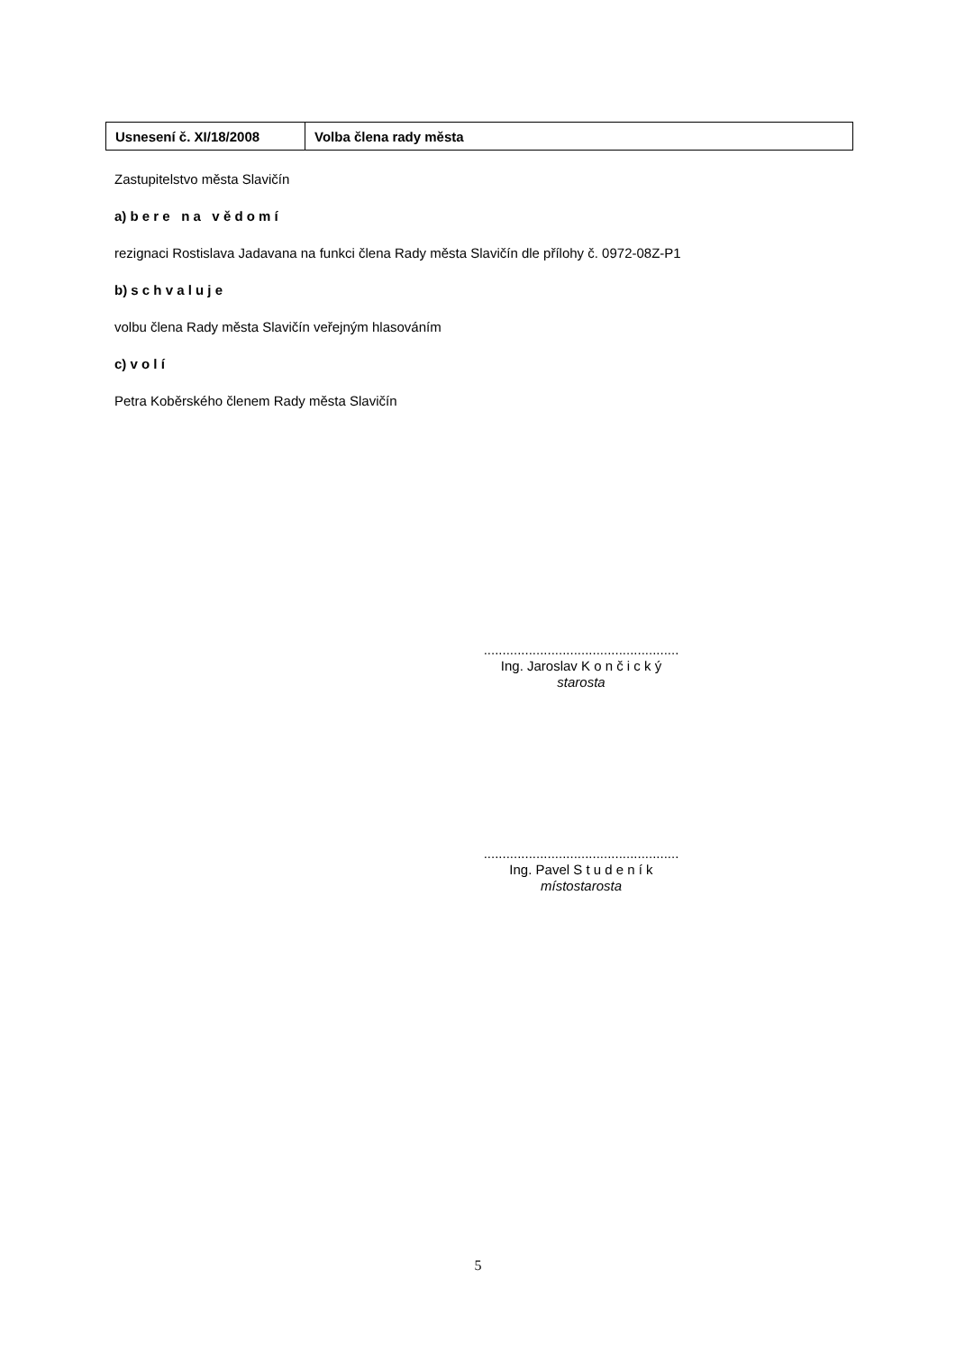| Usnesení č. XI/18/2008 | Volba člena rady města |
Zastupitelstvo města Slavičín
a) b e r e n a v ě d o m í
rezignaci Rostislava Jadavana na funkci člena Rady města Slavičín dle přílohy č. 0972-08Z-P1
b) s c h v a l u j e
volbu člena Rady města Slavičín veřejným hlasováním
c) v o l í
Petra Koběrského členem Rady města Slavičín
....................................................
Ing. Jaroslav K o n č i c k ý
starosta
....................................................
Ing. Pavel S t u d e n í k
místostarosta
5